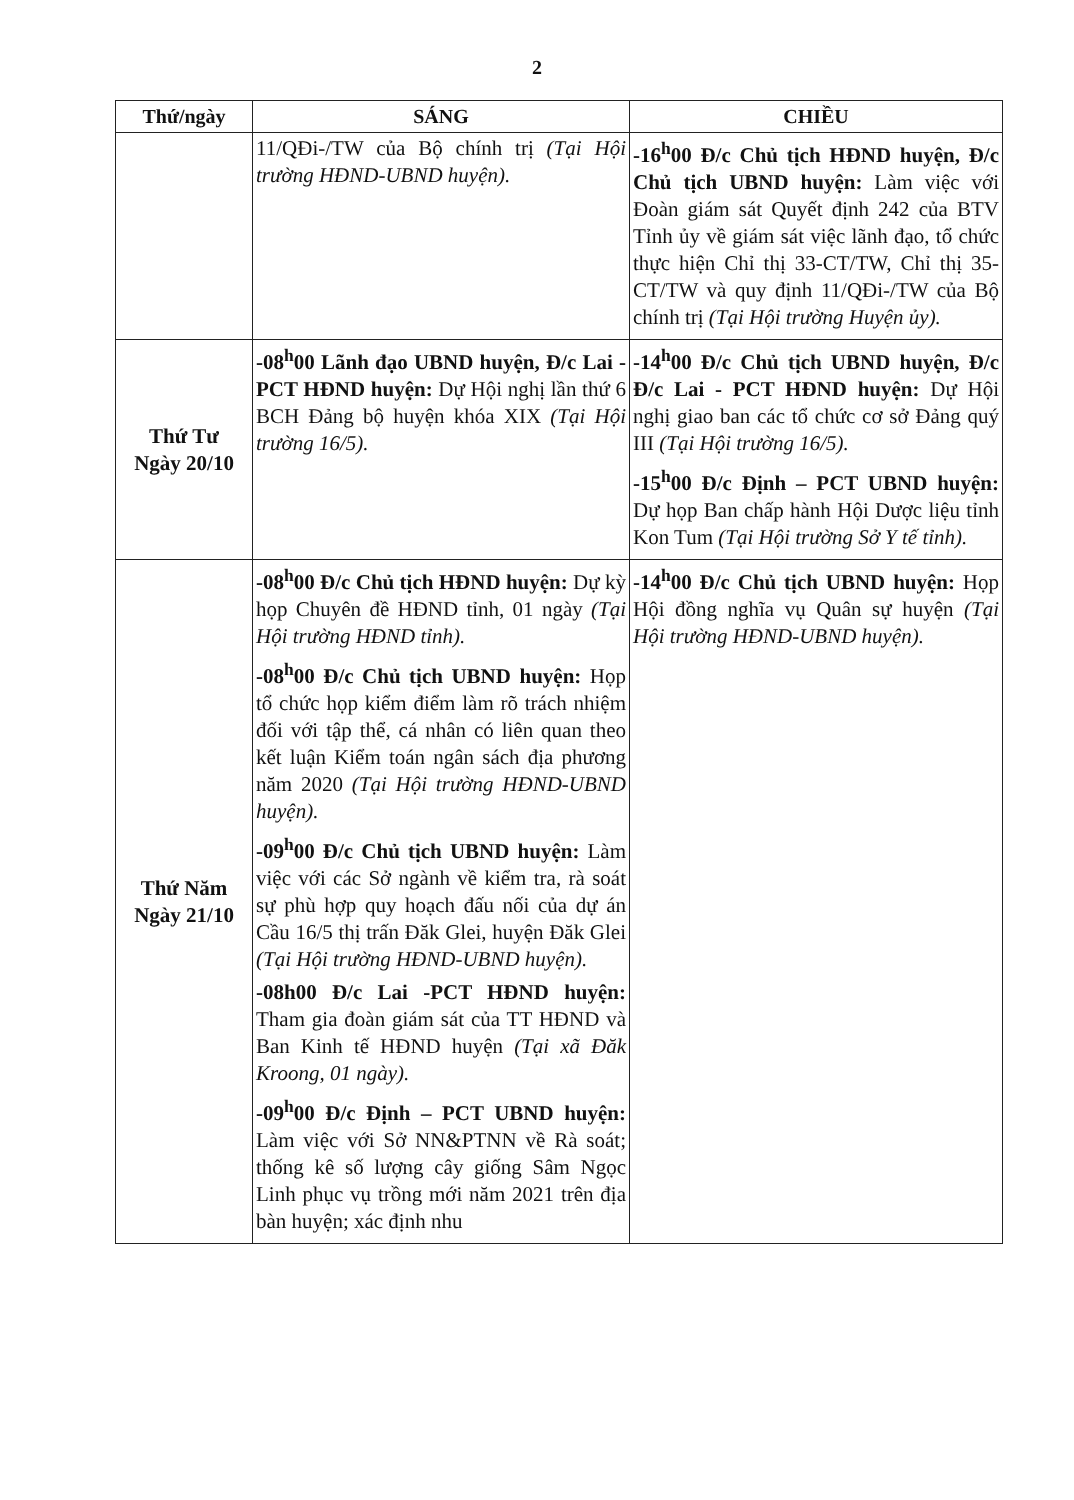2
| Thứ/ngày | SÁNG | CHIỀU |
| --- | --- | --- |
| | 11/QĐi-/TW của Bộ chính trị (Tại Hội trường HĐND-UBND huyện). | -16<sup>h</sup>00 Đ/c Chủ tịch HĐND huyện, Đ/c Chủ tịch UBND huyện: Làm việc với Đoàn giám sát Quyết định 242 của BTV Tỉnh ủy về giám sát việc lãnh đạo, tổ chức thực hiện Chỉ thị 33-CT/TW, Chỉ thị 35-CT/TW và quy định 11/QĐi-/TW của Bộ chính trị (Tại Hội trường Huyện ủy). |
| Thứ Tư Ngày 20/10 | -08<sup>h</sup>00 Lãnh đạo UBND huyện, Đ/c Lai - PCT HĐND huyện: Dự Hội nghị lần thứ 6 BCH Đảng bộ huyện khóa XIX (Tại Hội trường 16/5). | -14<sup>h</sup>00 Đ/c Chủ tịch UBND huyện, Đ/c Đ/c Lai - PCT HĐND huyện: Dự Hội nghị giao ban các tổ chức cơ sở Đảng quý III (Tại Hội trường 16/5). -15<sup>h</sup>00 Đ/c Định – PCT UBND huyện: Dự họp Ban chấp hành Hội Dược liệu tỉnh Kon Tum (Tại Hội trường Sở Y tế tỉnh). |
| Thứ Năm Ngày 21/10 | -08<sup>h</sup>00 Đ/c Chủ tịch HĐND huyện: Dự kỳ họp Chuyên đề HĐND tỉnh, 01 ngày (Tại Hội trường HĐND tỉnh). -08<sup>h</sup>00 Đ/c Chủ tịch UBND huyện: Họp tổ chức họp kiểm điểm làm rõ trách nhiệm đối với tập thể, cá nhân có liên quan theo kết luận Kiểm toán ngân sách địa phương năm 2020 (Tại Hội trường HĐND-UBND huyện). -09<sup>h</sup>00 Đ/c Chủ tịch UBND huyện: Làm việc với các Sở ngành về kiểm tra, rà soát sự phù hợp quy hoạch đấu nối của dự án Cầu 16/5 thị trấn Đăk Glei, huyện Đăk Glei (Tại Hội trường HĐND-UBND huyện). -08h00 Đ/c Lai -PCT HĐND huyện: Tham gia đoàn giám sát của TT HĐND và Ban Kinh tế HĐND huyện (Tại xã Đăk Kroong, 01 ngày). -09<sup>h</sup>00 Đ/c Định – PCT UBND huyện: Làm việc với Sở NN&PTNN về Rà soát; thống kê số lượng cây giống Sâm Ngọc Linh phục vụ trồng mới năm 2021 trên địa bàn huyện; xác định nhu | -14<sup>h</sup>00 Đ/c Chủ tịch UBND huyện: Họp Hội đồng nghĩa vụ Quân sự huyện (Tại Hội trường HĐND-UBND huyện). |